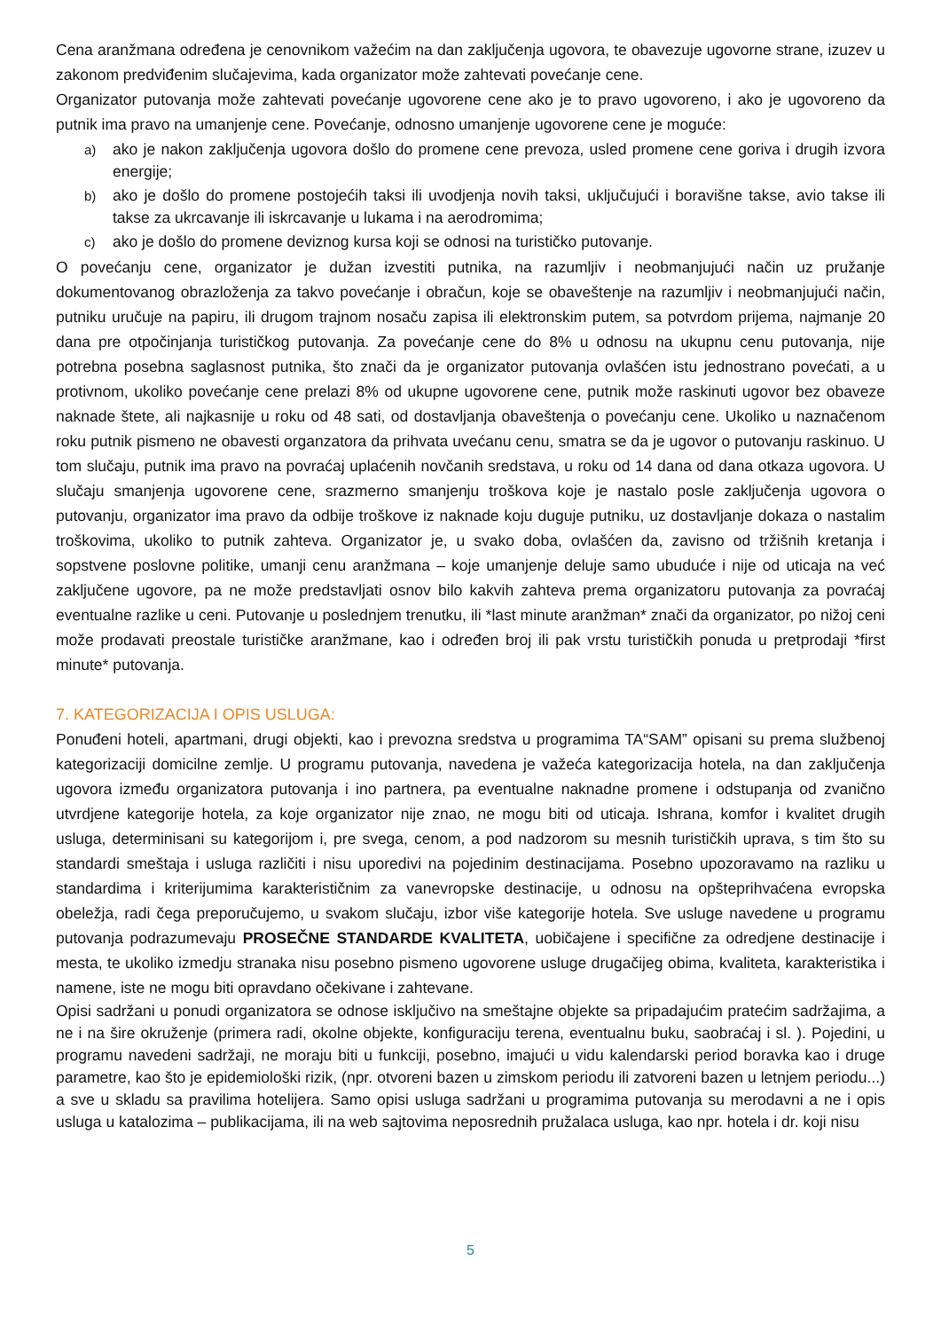Cena aranžmana određena je cenovnikom važećim na dan zaključenja ugovora, te obavezuje ugovorne strane, izuzev u zakonom predviđenim slučajevima, kada organizator može zahtevati povećanje cene.
Organizator putovanja može zahtevati povećanje ugovorene cene ako je to pravo ugovoreno, i ako je ugovoreno da putnik ima pravo na umanjenje cene. Povećanje, odnosno umanjenje ugovorene cene je moguće:
a) ako je nakon zaključenja ugovora došlo do promene cene prevoza, usled promene cene goriva i drugih izvora energije;
b) ako je došlo do promene postojećih taksi ili uvodjenja novih taksi, uključujući i boravišne takse, avio takse ili takse za ukrcavanje ili iskrcavanje u lukama i na aerodromima;
c) ako je došlo do promene deviznog kursa koji se odnosi na turističko putovanje.
O povećanju cene, organizator je dužan izvestiti putnika, na razumljiv i neobmanjujući način uz pružanje dokumentovanog obrazloženja za takvo povećanje i obračun, koje se obaveštenje na razumljiv i neobmanjujući način, putniku uručuje na papiru, ili drugom trajnom nosaču zapisa ili elektronskim putem, sa potvrdom prijema, najmanje 20 dana pre otpočinjanja turističkog putovanja. Za povećanje cene do 8% u odnosu na ukupnu cenu putovanja, nije potrebna posebna saglasnost putnika, što znači da je organizator putovanja ovlašćen istu jednostrano povećati, a u protivnom, ukoliko povećanje cene prelazi 8% od ukupne ugovorene cene, putnik može raskinuti ugovor bez obaveze naknade štete, ali najkasnije u roku od 48 sati, od dostavljanja obaveštenja o povećanju cene. Ukoliko u naznačenom roku putnik pismeno ne obavesti organzatora da prihvata uvećanu cenu, smatra se da je ugovor o putovanju raskinuo. U tom slučaju, putnik ima pravo na povraćaj uplaćenih novčanih sredstava, u roku od 14 dana od dana otkaza ugovora. U slučaju smanjenja ugovorene cene, srazmerno smanjenju troškova koje je nastalo posle zaključenja ugovora o putovanju, organizator ima pravo da odbije troškove iz naknade koju duguje putniku, uz dostavljanje dokaza o nastalim troškovima, ukoliko to putnik zahteva. Organizator je, u svako doba, ovlašćen da, zavisno od tržišnih kretanja i sopstvene poslovne politike, umanji cenu aranžmana – koje umanjenje deluje samo ubuduće i nije od uticaja na već zaključene ugovore, pa ne može predstavljati osnov bilo kakvih zahteva prema organizatoru putovanja za povraćaj eventualne razlike u ceni. Putovanje u poslednjem trenutku, ili *last minute aranžman* znači da organizator, po nižoj ceni može prodavati preostale turističke aranžmane, kao i određen broj ili pak vrstu turističkih ponuda u pretprodaji *first minute* putovanja.
7. KATEGORIZACIJA I OPIS USLUGA:
Ponuđeni hoteli, apartmani, drugi objekti, kao i prevozna sredstva u programima TA“SAM” opisani su prema službenoj kategorizaciji domicilne zemlje. U programu putovanja, navedena je važeća kategorizacija hotela, na dan zaključenja ugovora između organizatora putovanja i ino partnera, pa eventualne naknadne promene i odstupanja od zvanično utvrdjene kategorije hotela, za koje organizator nije znao, ne mogu biti od uticaja. Ishrana, komfor i kvalitet drugih usluga, determinisani su kategorijom i, pre svega, cenom, a pod nadzorom su mesnih turističkih uprava, s tim što su standardi smeštaja i usluga različiti i nisu uporedivi na pojedinim destinacijama. Posebno upozoravamo na razliku u standardima i kriterijumima karakterističnim za vanevropske destinacije, u odnosu na opšteprihvaćena evropska obeležja, radi čega preporučujemo, u svakom slučaju, izbor više kategorije hotela. Sve usluge navedene u programu putovanja podrazumevaju PROSEČNE STANDARDE KVALITETA, uobičajene i specifične za odredjene destinacije i mesta, te ukoliko izmedju stranaka nisu posebno pismeno ugovorene usluge drugačijeg obima, kvaliteta, karakteristika i namene, iste ne mogu biti opravdano očekivane i zahtevane.
Opisi sadržani u ponudi organizatora se odnose isključivo na smeštajne objekte sa pripadajućim pratećim sadržajima, a ne i na šire okruženje (primera radi, okolne objekte, konfiguraciju terena, eventualnu buku, saobraćaj i sl. ). Pojedini, u programu navedeni sadržaji, ne moraju biti u funkciji, posebno, imajući u vidu kalendarski period boravka kao i druge parametre, kao što je epidemiološki rizik, (npr. otvoreni bazen u zimskom periodu ili zatvoreni bazen u letnjem periodu...) a sve u skladu sa pravilima hotelijera. Samo opisi usluga sadržani u programima putovanja su merodavni a ne i opis usluga u katalozima – publikacijama, ili na web sajtovima neposrednih pružalaca usluga, kao npr. hotela i dr. koji nisu
5